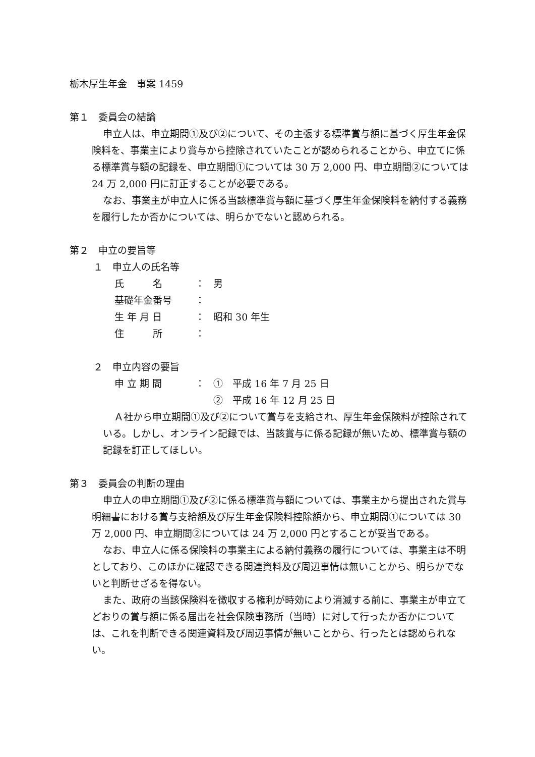栃木厚生年金　事案 1459
第１　委員会の結論
申立人は、申立期間①及び②について、その主張する標準賞与額に基づく厚生年金保険料を、事業主により賞与から控除されていたことが認められることから、申立てに係る標準賞与額の記録を、申立期間①については 30 万 2,000 円、申立期間②については 24 万 2,000 円に訂正することが必要である。
なお、事業主が申立人に係る当該標準賞与額に基づく厚生年金保険料を納付する義務を履行したか否かについては、明らかでないと認められる。
第２　申立の要旨等
１　申立人の氏名等
氏　　　名 ： 男
基礎年金番号 ：
生 年 月 日 ： 昭和 30 年生
住　　　所 ：
２　申立内容の要旨
申 立 期 間 ： ①　平成 16 年 7 月 25 日
②　平成 16 年 12 月 25 日
Ａ社から申立期間①及び②について賞与を支給され、厚生年金保険料が控除されている。しかし、オンライン記録では、当該賞与に係る記録が無いため、標準賞与額の記録を訂正してほしい。
第３　委員会の判断の理由
申立人の申立期間①及び②に係る標準賞与額については、事業主から提出された賞与明細書における賞与支給額及び厚生年金保険料控除額から、申立期間①については 30 万 2,000 円、申立期間②については 24 万 2,000 円とすることが妥当である。
なお、申立人に係る保険料の事業主による納付義務の履行については、事業主は不明としており、このほかに確認できる関連資料及び周辺事情は無いことから、明らかでないと判断せざるを得ない。
また、政府の当該保険料を徴収する権利が時効により消滅する前に、事業主が申立てどおりの賞与額に係る届出を社会保険事務所（当時）に対して行ったか否かについては、これを判断できる関連資料及び周辺事情が無いことから、行ったとは認められない。